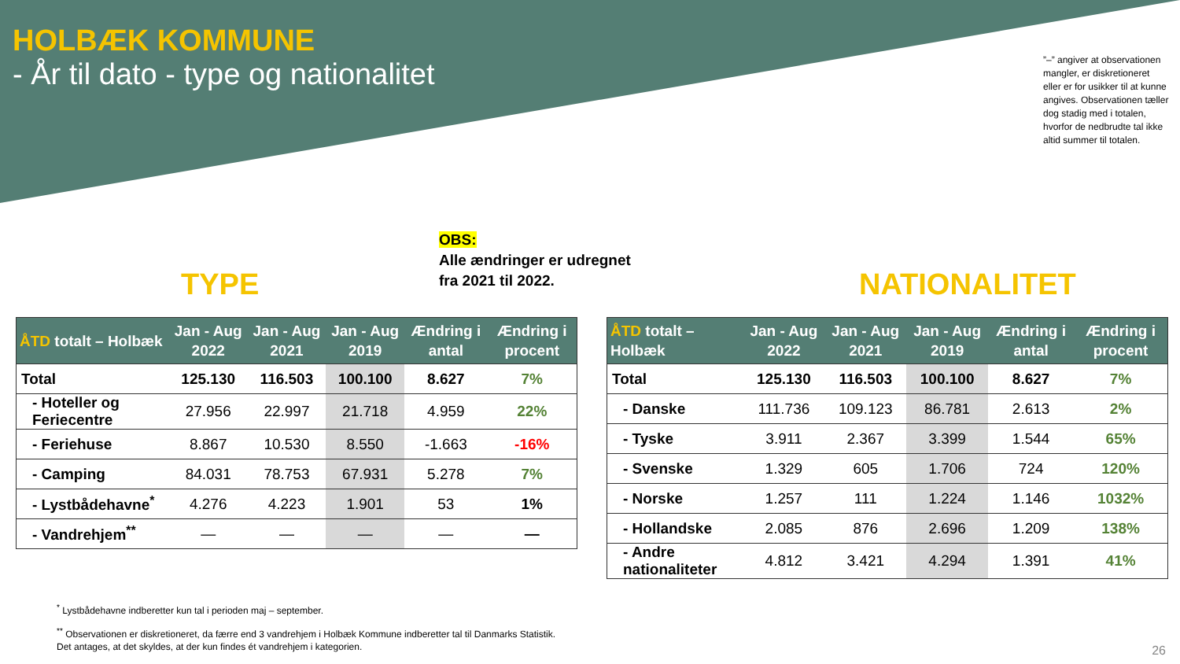HOLBÆK KOMMUNE
- År til dato - type og nationalitet
”–” angiver at observationen mangler, er diskretioneret eller er for usikker til at kunne angives. Observationen tæller dog stadig med i totalen, hvorfor de nedbrudte tal ikke altid summer til totalen.
OBS:
Alle ændringer er udregnet
fra 2021 til 2022.
TYPE NATIONALITET
| ÅTD totalt – Holbæk | Jan - Aug 2022 | Jan - Aug 2021 | Jan - Aug 2019 | Ændring i antal | Ændring i procent |
| --- | --- | --- | --- | --- | --- |
| Total | 125.130 | 116.503 | 100.100 | 8.627 | 7% |
| - Hoteller og Feriecentre | 27.956 | 22.997 | 21.718 | 4.959 | 22% |
| - Feriehuse | 8.867 | 10.530 | 8.550 | -1.663 | -16% |
| - Camping | 84.031 | 78.753 | 67.931 | 5.278 | 7% |
| - Lystbådehavne<sup>*</sup> | 4.276 | 4.223 | 1.901 | 53 | 1% |
| - Vandrehjem<sup>**</sup> | — | — | — | — | — |
| ÅTD totalt – Holbæk | Jan - Aug 2022 | Jan - Aug 2021 | Jan - Aug 2019 | Ændring i antal | Ændring i procent |
| --- | --- | --- | --- | --- | --- |
| Total | 125.130 | 116.503 | 100.100 | 8.627 | 7% |
| - Danske | 111.736 | 109.123 | 86.781 | 2.613 | 2% |
| - Tyske | 3.911 | 2.367 | 3.399 | 1.544 | 65% |
| - Svenske | 1.329 | 605 | 1.706 | 724 | 120% |
| - Norske | 1.257 | 111 | 1.224 | 1.146 | 1032% |
| - Hollandske | 2.085 | 876 | 2.696 | 1.209 | 138% |
| - Andre nationaliteter | 4.812 | 3.421 | 4.294 | 1.391 | 41% |
<sup>*</sup> Lystbådehavne indberetter kun tal i perioden maj – september.
<sup>**</sup> Observationen er diskretioneret, da færre end 3 vandrehjem i Holbæk Kommune indberetter tal til Danmarks Statistik. Det antages, at det skyldes, at der kun findes ét vandrehjem i kategorien.
26